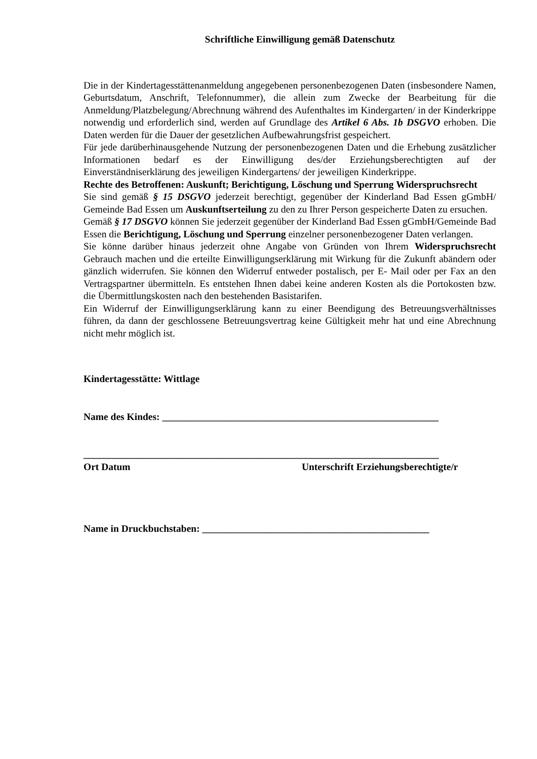Schriftliche Einwilligung gemäß Datenschutz
Die in der Kindertagesstättenanmeldung angegebenen personenbezogenen Daten (insbesondere Namen, Geburtsdatum, Anschrift, Telefonnummer), die allein zum Zwecke der Bearbeitung für die Anmeldung/Platzbelegung/Abrechnung während des Aufenthaltes im Kindergarten/ in der Kinderkrippe notwendig und erforderlich sind, werden auf Grundlage des Artikel 6 Abs. 1b DSGVO erhoben. Die Daten werden für die Dauer der gesetzlichen Aufbewahrungsfrist gespeichert.
Für jede darüberhinausgehende Nutzung der personenbezogenen Daten und die Erhebung zusätzlicher Informationen bedarf es der Einwilligung des/der Erziehungsberechtigten auf der Einverständniserklärung des jeweiligen Kindergartens/ der jeweiligen Kinderkrippe.
Rechte des Betroffenen: Auskunft; Berichtigung, Löschung und Sperrung Widerspruchsrecht
Sie sind gemäß § 15 DSGVO jederzeit berechtigt, gegenüber der Kinderland Bad Essen gGmbH/ Gemeinde Bad Essen um Auskunftserteilung zu den zu Ihrer Person gespeicherte Daten zu ersuchen.
Gemäß § 17 DSGVO können Sie jederzeit gegenüber der Kinderland Bad Essen gGmbH/Gemeinde Bad Essen die Berichtigung, Löschung und Sperrung einzelner personenbezogener Daten verlangen.
Sie könne darüber hinaus jederzeit ohne Angabe von Gründen von Ihrem Widerspruchsrecht Gebrauch machen und die erteilte Einwilligungserklärung mit Wirkung für die Zukunft abändern oder gänzlich widerrufen. Sie können den Widerruf entweder postalisch, per E- Mail oder per Fax an den Vertragspartner übermitteln. Es entstehen Ihnen dabei keine anderen Kosten als die Portokosten bzw. die Übermittlungskosten nach den bestehenden Basistarifen.
Ein Widerruf der Einwilligungserklärung kann zu einer Beendigung des Betreuungsverhältnisses führen, da dann der geschlossene Betreuungsvertrag keine Gültigkeit mehr hat und eine Abrechnung nicht mehr möglich ist.
Kindertagesstätte: Wittlage
Name des Kindes: ________________________________________________________
________________________________________________________________________
Ort Datum Unterschrift Erziehungsberechtigte/r
Name in Druckbuchstaben: ______________________________________________